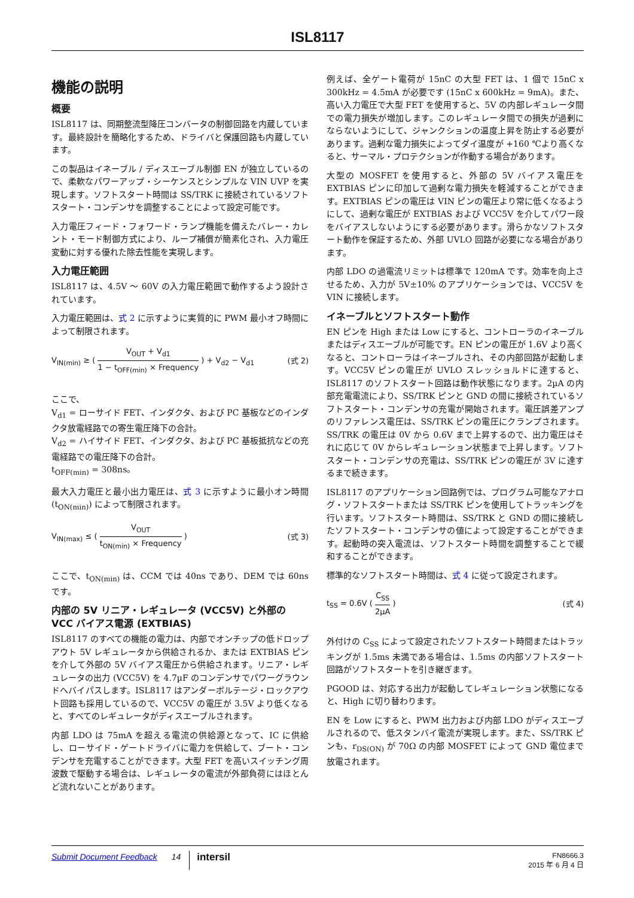ISL8117
機能の説明
概要
ISL8117 は、同期整流型降圧コンバータの制御回路を内蔵しています。最終設計を簡略化するため、ドライバと保護回路も内蔵しています。
この製品はイネーブル / ディスエーブル制御 EN が独立しているので、柔軟なパワーアップ・シーケンスとシンプルな VIN UVP を実現します。ソフトスタート時間は SS/TRK に接続されているソフトスタート・コンデンサを調整することによって設定可能です。
入力電圧フィード・フォワード・ランプ機能を備えたバレー・カレント・モード制御方式により、ループ補償が簡素化され、入力電圧変動に対する優れた除去性能を実現します。
入力電圧範囲
ISL8117 は、4.5V ～ 60V の入力電圧範囲で動作するよう設計されています。
入力電圧範囲は、式 2 に示すように実質的に PWM 最小オフ時間によって制限されます。
V<sub>IN(min)</sub> ≥ ( V<sub>OUT</sub> + V<sub>d1</sub> 1 − t<sub>OFF(min)</sub> × Frequency ) + V<sub>d2</sub> − V<sub>d1</sub>
(式 2)
ここで、
V<sub>d1</sub> = ローサイド FET、インダクタ、および PC 基板などのインダクタ放電経路での寄生電圧降下の合計。
V<sub>d2</sub> = ハイサイド FET、インダクタ、および PC 基板抵抗などの充電経路での電圧降下の合計。
t<sub>OFF(min)</sub> = 308ns。
最大入力電圧と最小出力電圧は、式 3 に示すように最小オン時間 (t<sub>ON(min)</sub>) によって制限されます。
V<sub>IN(max)</sub> ≤ ( V<sub>OUT</sub> t<sub>ON(min)</sub> × Frequency )
(式 3)
ここで、t<sub>ON(min)</sub> は、CCM では 40ns であり、DEM では 60ns です。
内部の 5V リニア・レギュレータ (VCC5V) と外部の VCC バイアス電源 (EXTBIAS)
ISL8117 のすべての機能の電力は、内部でオンチップの低ドロップアウト 5V レギュレータから供給されるか、または EXTBIAS ピンを介して外部の 5V バイアス電圧から供給されます。リニア・レギュレータの出力 (VCC5V) を 4.7µF のコンデンサでパワーグラウンドへバイパスします。ISL8117 はアンダーボルテージ・ロックアウト回路も採用しているので、VCC5V の電圧が 3.5V より低くなると、すべてのレギュレータがディスエーブルされます。
内部 LDO は 75mA を超える電流の供給源となって、IC に供給し、ローサイド・ゲートドライバに電力を供給して、ブート・コンデンサを充電することができます。大型 FET を高いスイッチング周波数で駆動する場合は、レギュレータの電流が外部負荷にはほとんど流れないことがあります。
例えば、全ゲート電荷が 15nC の大型 FET は、1 個で 15nC x 300kHz = 4.5mA が必要です (15nC x 600kHz = 9mA)。また、高い入力電圧で大型 FET を使用すると、5V の内部レギュレータ間での電力損失が増加します。このレギュレータ間での損失が過剰にならないようにして、ジャンクションの温度上昇を防止する必要があります。過剰な電力損失によってダイ温度が +160 ℃より高くなると、サーマル・プロテクションが作動する場合があります。
大型の MOSFET を使用すると、外部の 5V バイアス電圧を EXTBIAS ピンに印加して過剰な電力損失を軽減することができます。EXTBIAS ピンの電圧は VIN ピンの電圧より常に低くなるようにして、過剰な電圧が EXTBIAS および VCC5V を介してパワー段をバイアスしないようにする必要があります。滑らかなソフトスタート動作を保証するため、外部 UVLO 回路が必要になる場合があります。
内部 LDO の過電流リミットは標準で 120mA です。効率を向上させるため、入力が 5V±10% のアプリケーションでは、VCC5V を VIN に接続します。
イネーブルとソフトスタート動作
EN ピンを High または Low にすると、コントローラのイネーブルまたはディスエーブルが可能です。EN ピンの電圧が 1.6V より高くなると、コントローラはイネーブルされ、その内部回路が起動します。VCC5V ピンの電圧が UVLO スレッショルドに達すると、ISL8117 のソフトスタート回路は動作状態になります。2µA の内部充電電流により、SS/TRK ピンと GND の間に接続されているソフトスタート・コンデンサの充電が開始されます。電圧誤差アンプのリファレンス電圧は、SS/TRK ピンの電圧にクランプされます。SS/TRK の電圧は 0V から 0.6V まで上昇するので、出力電圧はそれに応じて 0V からレギュレーション状態まで上昇します。ソフトスタート・コンデンサの充電は、SS/TRK ピンの電圧が 3V に達するまで続きます。
ISL8117 のアプリケーション回路例では、プログラム可能なアナログ・ソフトスタートまたは SS/TRK ピンを使用してトラッキングを行います。ソフトスタート時間は、SS/TRK と GND の間に接続したソフトスタート・コンデンサの値によって設定することができます。起動時の突入電流は、ソフトスタート時間を調整することで緩和することができます。
標準的なソフトスタート時間は、式 4 に従って設定されます。
t<sub>SS</sub> = 0.6V ( C<sub>SS</sub> 2µA ) (式 4)
外付けの C<sub>SS</sub> によって設定されたソフトスタート時間またはトラッキングが 1.5ms 未満である場合は、1.5ms の内部ソフトスタート回路がソフトスタートを引き継ぎます。
PGOOD は、対応する出力が起動してレギュレーション状態になると、High に切り替わります。
EN を Low にすると、PWM 出力および内部 LDO がディスエーブルされるので、低スタンバイ電流が実現します。また、SS/TRK ピンも、r<sub>DS(ON)</sub> が 70Ω の内部 MOSFET によって GND 電位まで放電されます。
Submit Document Feedback 14 intersil FN8666.3
2015 年 6 月 4 日